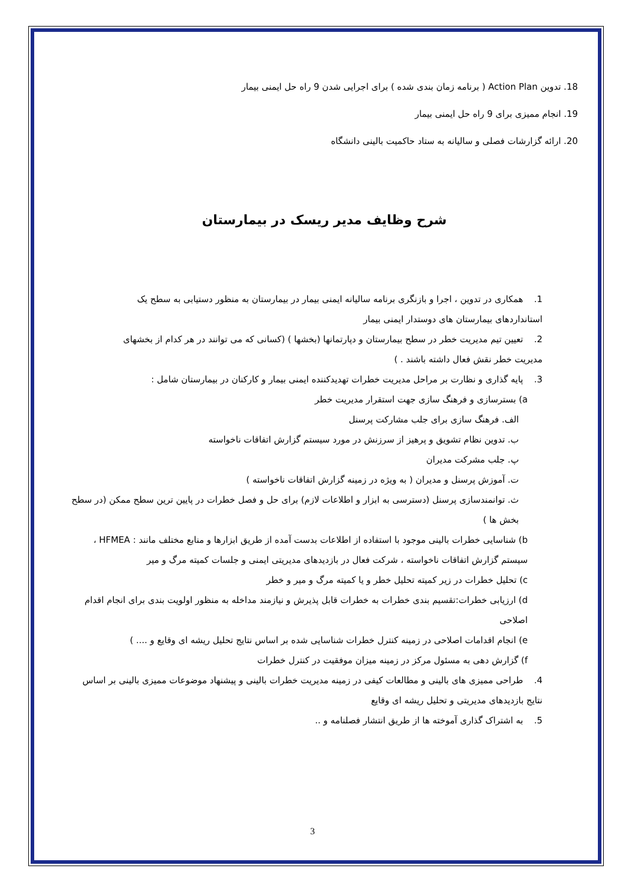18. تدوین Action Plan ( برنامه زمان بندی شده ) برای اجرایی شدن 9 راه حل ایمنی بیمار
19. انجام ممیزی برای 9 راه حل ایمنی بیمار
20. ارائه گزارشات فصلی و سالیانه به ستاد حاکمیت بالینی دانشگاه
شرح وظایف مدیر ریسک در بیمارستان
1. همکاری در تدوین ، اجرا و بازنگری برنامه سالیانه ایمنی بیمار در بیمارستان به منظور دستیابی به سطح یک استانداردهای بیمارستان های دوستدار ایمنی بیمار
2. تعیین تیم مدیریت خطر در سطح بیمارستان و دپارتمانها (بخشها ) (کسانی که می توانند در هر کدام از بخشهای مدیریت خطر نقش فعال داشته باشند . )
3. پایه گذاری و نظارت بر مراحل مدیریت خطرات تهدیدکننده ایمنی بیمار و کارکنان در بیمارستان شامل :
a) بسترسازی و فرهنگ سازی جهت استقرار مدیریت خطر
الف. فرهنگ سازی برای جلب مشارکت پرسنل
ب. تدوین نظام تشویق و پرهیز از سرزنش در مورد سیستم گزارش اتفاقات ناخواسته
پ. جلب مشرکت مدیران
ت. آموزش پرسنل و مدیران ( به ویژه در زمینه گزارش اتفاقات ناخواسته )
ث. توانمندسازی پرسنل (دسترسی به ابزار و اطلاعات لازم) برای حل و فصل خطرات در پایین ترین سطح ممکن (در سطح بخش ها )
b) شناسایی خطرات بالینی موجود با استفاده از اطلاعات بدست آمده از طریق ابزارها و منابع مختلف مانند : HFMEA ، سیستم گزارش اتفاقات ناخواسته ، شرکت فعال در بازدیدهای مدیریتی ایمنی و جلسات کمیته مرگ و میر
c) تحلیل خطرات در زیر کمیته تحلیل خطر و یا کمیته مرگ و میر و خطر
d) ارزیابی خطرات:تقسیم بندی خطرات به خطرات قابل پذیرش و نیازمند مداخله به منظور اولویت بندی برای انجام اقدام اصلاحی
e) انجام اقدامات اصلاحی در زمینه کنترل خطرات شناسایی شده بر اساس نتایج تحلیل ریشه ای وقایع و .... )
f) گزارش دهی به مسئول مرکز در زمینه میزان موفقیت در کنترل خطرات
4. طراحی ممیزی های بالینی و مطالعات کیفی در زمینه مدیریت خطرات بالینی و پیشنهاد موضوعات ممیزی بالینی بر اساس نتایج بازدیدهای مدیریتی و تحلیل ریشه ای وقایع
5. به اشتراک گذاری آموخته ها از طریق انتشار فصلنامه و ..
3